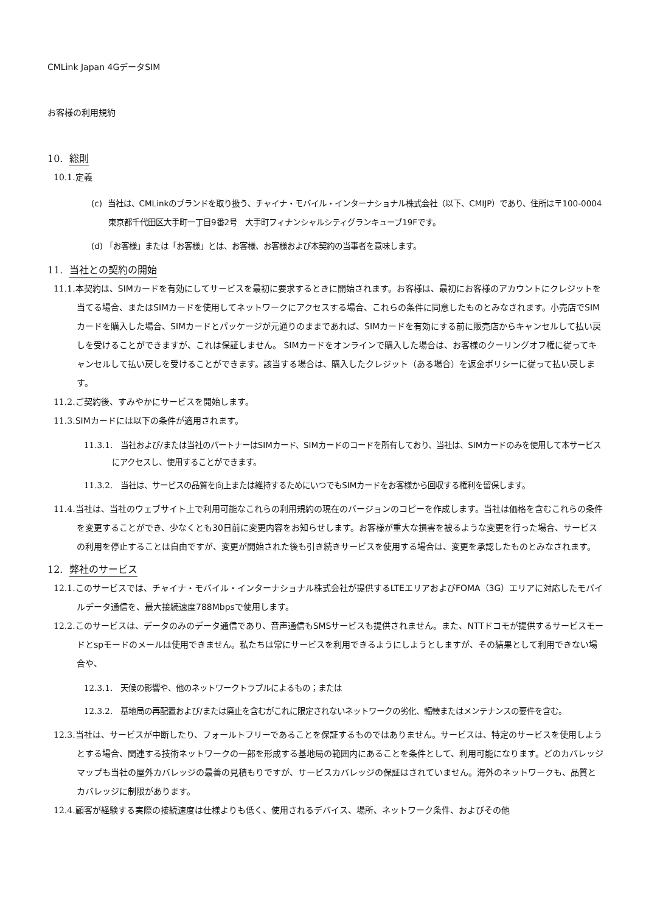CMLink Japan 4GデータSIM
お客様の利用規約
10. 総則
10.1. 定義
(c) 当社は、CMLinkのブランドを取り扱う、チャイナ・モバイル・インターナショナル株式会社（以下、CMIJP）であり、住所は〒100-0004　東京都千代田区大手町一丁目9番2号　大手町フィナンシャルシティグランキューブ19Fです。
(d) 「お客様」または「お客様」とは、お客様、お客様および本契約の当事者を意味します。
11. 当社との契約の開始
11.1. 本契約は、SIMカードを有効にしてサービスを最初に要求するときに開始されます。お客様は、最初にお客様のアカウントにクレジットを当てる場合、またはSIMカードを使用してネットワークにアクセスする場合、これらの条件に同意したものとみなされます。小売店でSIMカードを購入した場合、SIMカードとパッケージが元通りのままであれば、SIMカードを有効にする前に販売店からキャンセルして払い戻しを受けることができますが、これは保証しません。 SIMカードをオンラインで購入した場合は、お客様のクーリングオフ権に従ってキャンセルして払い戻しを受けることができます。該当する場合は、購入したクレジット（ある場合）を返金ポリシーに従って払い戻します。
11.2. ご契約後、すみやかにサービスを開始します。
11.3. SIMカードには以下の条件が適用されます。
11.3.1.　当社および/または当社のパートナーはSIMカード、SIMカードのコードを所有しており、当社は、SIMカードのみを使用して本サービスにアクセスし、使用することができます。
11.3.2.　当社は、サービスの品質を向上または維持するためにいつでもSIMカードをお客様から回収する権利を留保します。
11.4. 当社は、当社のウェブサイト上で利用可能なこれらの利用規約の現在のバージョンのコピーを作成します。当社は価格を含むこれらの条件を変更することができ、少なくとも30日前に変更内容をお知らせします。お客様が重大な損害を被るような変更を行った場合、サービスの利用を停止することは自由ですが、変更が開始された後も引き続きサービスを使用する場合は、変更を承認したものとみなされます。
12. 弊社のサービス
12.1. このサービスでは、チャイナ・モバイル・インターナショナル株式会社が提供するLTEエリアおよびFOMA（3G）エリアに対応したモバイルデータ通信を、最大接続速度788Mbpsで使用します。
12.2. このサービスは、データのみのデータ通信であり、音声通信もSMSサービスも提供されません。また、NTTドコモが提供するサービスモードとspモードのメールは使用できません。私たちは常にサービスを利用できるようにしようとしますが、その結果として利用できない場合や、
12.3.1.　天候の影響や、他のネットワークトラブルによるもの；または
12.3.2.　基地局の再配置および/または廃止を含むがこれに限定されないネットワークの劣化、輻輳またはメンテナンスの要件を含む。
12.3. 当社は、サービスが中断したり、フォールトフリーであることを保証するものではありません。サービスは、特定のサービスを使用しようとする場合、関連する技術ネットワークの一部を形成する基地局の範囲内にあることを条件として、利用可能になります。どのカバレッジマップも当社の屋外カバレッジの最善の見積もりですが、サービスカバレッジの保証はされていません。海外のネットワークも、品質とカバレッジに制限があります。
12.4. 顧客が経験する実際の接続速度は仕様よりも低く、使用されるデバイス、場所、ネットワーク条件、およびその他